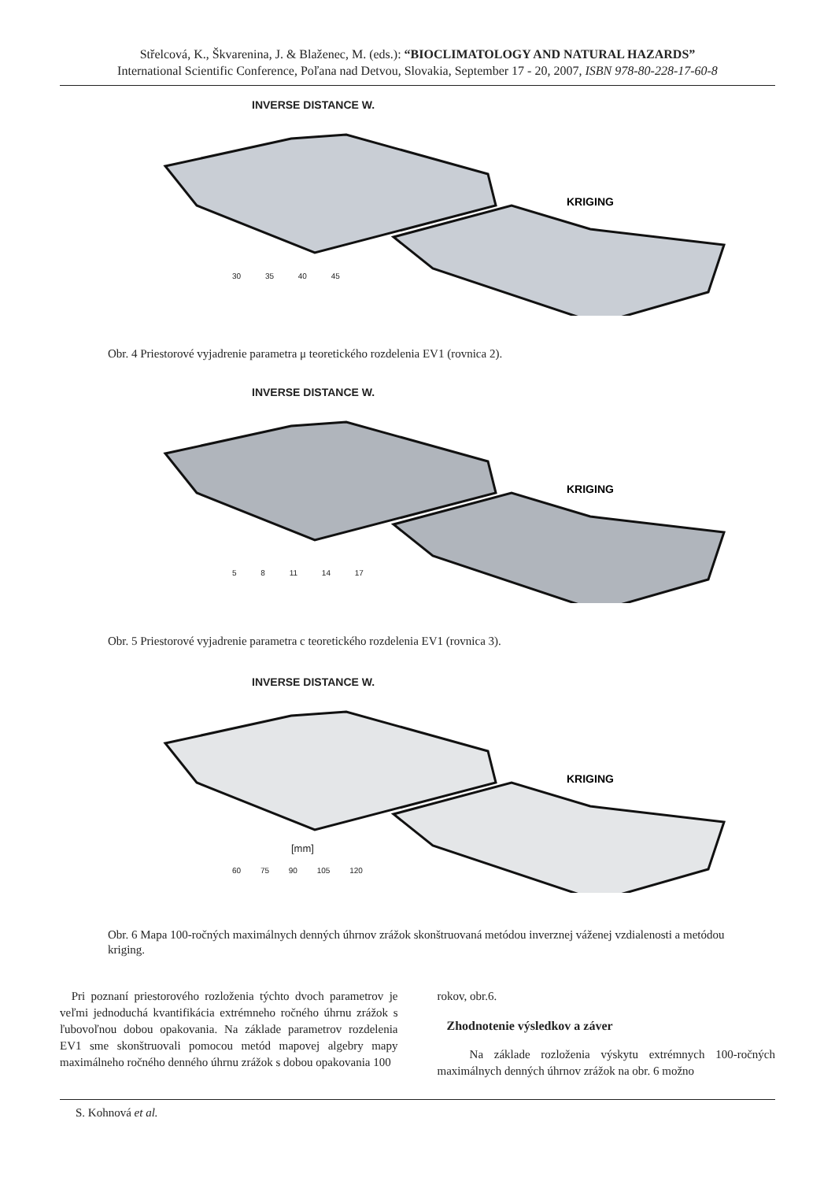Střelcová, K., Škvarenina, J. & Blaženec, M. (eds.): “BIOCLIMATOLOGY AND NATURAL HAZARDS”
International Scientific Conference, Poľana nad Detvou, Slovakia, September 17 - 20, 2007, ISBN 978-80-228-17-60-8
INVERSE DISTANCE W.
KRIGING
30 35 40 45
Obr. 4 Priestorové vyjadrenie parametra μ teoretického rozdelenia EV1 (rovnica 2).
INVERSE DISTANCE W.
KRIGING
5 8 11 14 17
Obr. 5 Priestorové vyjadrenie parametra c teoretického rozdelenia EV1 (rovnica 3).
INVERSE DISTANCE W.
KRIGING
[mm]
60 75 90 105 120
Obr. 6 Mapa 100-ročných maximálnych denných úhrnov zrážok skonštruovaná metódou inverznej váženej vzdialenosti a metódou kriging.
Pri poznaní priestorového rozloženia týchto dvoch parametrov je veľmi jednoduchá kvantifikácia extrémneho ročného úhrnu zrážok s ľubovoľnou dobou opakovania. Na základe parametrov rozdelenia EV1 sme skonštruovali pomocou metód mapovej algebry mapy maximálneho ročného denného úhrnu zrážok s dobou opakovania 100
rokov, obr.6.
Zhodnotenie výsledkov a záver
Na základe rozloženia výskytu extrémnych 100-ročných maximálnych denných úhrnov zrážok na obr. 6 možno
S. Kohnová et al.